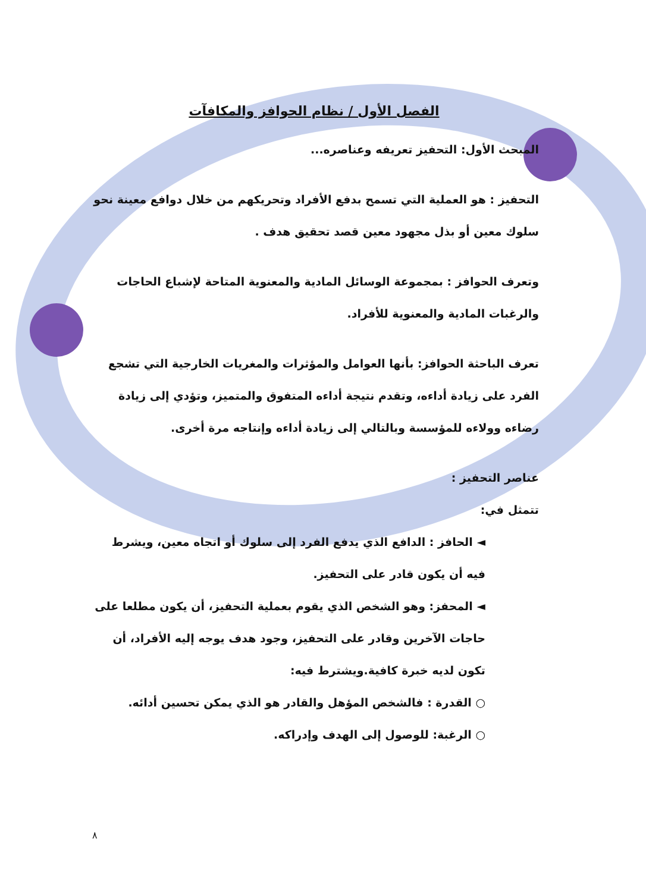الفصل الأول / نظام الحوافز والمكافآت
المبحث الأول: التحفيز تعريفه وعناصره...
التحفيز : هو العملية التي تسمح بدفع الأفراد وتحريكهم من خلال دوافع معينة نحو سلوك معين أو بذل مجهود معين قصد تحقيق هدف .
وتعرف الحوافز : بمجموعة الوسائل المادية والمعنوية المتاحة لإشباع الحاجات والرغبات المادية والمعنوية للأفراد.
تعرف الباحثة الحوافز: بأنها العوامل والمؤثرات والمغريات الخارجية التي تشجع الفرد على زيادة أداءه، وتقدم نتيجة أداءه المتفوق والمتميز، وتؤدي إلى زيادة رضاءه وولاءه للمؤسسة وبالتالي إلى زيادة أداءه وإنتاجه مرة أخرى.
عناصر التحفيز :
تتمثل في:
◄ الحافز : الدافع الذي يدفع الفرد إلى سلوك أو اتجاه معين، ويشرط فيه أن يكون قادر على التحفيز.
◄ المحفز: وهو الشخص الذي يقوم بعملية التحفيز، أن يكون مطلعا على حاجات الآخرين وقادر على التحفيز، وجود هدف يوجه إليه الأفراد، أن تكون لديه خبرة كافية.ويشترط فيه:
○ القدرة : فالشخص المؤهل والقادر هو الذي يمكن تحسين أدائه.
○ الرغبة: للوصول إلى الهدف وإدراكه.
٨